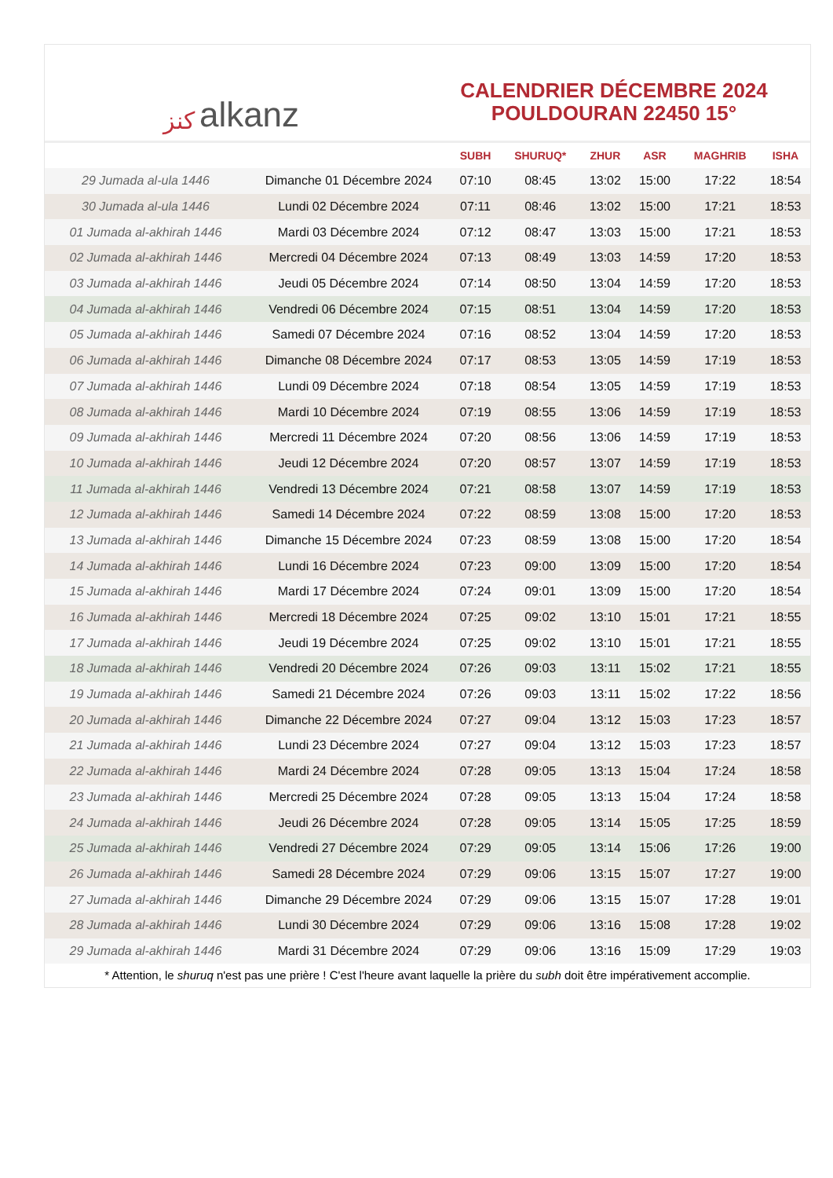ﻛﻨﺰ alkanz
CALENDRIER DÉCEMBRE 2024
POULDOURAN 22450 15°
| | | SUBH | SHURUQ* | ZHUR | ASR | MAGHRIB | ISHA |
| --- | --- | --- | --- | --- | --- | --- | --- |
| 29 Jumada al-ula 1446 | Dimanche 01 Décembre 2024 | 07:10 | 08:45 | 13:02 | 15:00 | 17:22 | 18:54 |
| 30 Jumada al-ula 1446 | Lundi 02 Décembre 2024 | 07:11 | 08:46 | 13:02 | 15:00 | 17:21 | 18:53 |
| 01 Jumada al-akhirah 1446 | Mardi 03 Décembre 2024 | 07:12 | 08:47 | 13:03 | 15:00 | 17:21 | 18:53 |
| 02 Jumada al-akhirah 1446 | Mercredi 04 Décembre 2024 | 07:13 | 08:49 | 13:03 | 14:59 | 17:20 | 18:53 |
| 03 Jumada al-akhirah 1446 | Jeudi 05 Décembre 2024 | 07:14 | 08:50 | 13:04 | 14:59 | 17:20 | 18:53 |
| 04 Jumada al-akhirah 1446 | Vendredi 06 Décembre 2024 | 07:15 | 08:51 | 13:04 | 14:59 | 17:20 | 18:53 |
| 05 Jumada al-akhirah 1446 | Samedi 07 Décembre 2024 | 07:16 | 08:52 | 13:04 | 14:59 | 17:20 | 18:53 |
| 06 Jumada al-akhirah 1446 | Dimanche 08 Décembre 2024 | 07:17 | 08:53 | 13:05 | 14:59 | 17:19 | 18:53 |
| 07 Jumada al-akhirah 1446 | Lundi 09 Décembre 2024 | 07:18 | 08:54 | 13:05 | 14:59 | 17:19 | 18:53 |
| 08 Jumada al-akhirah 1446 | Mardi 10 Décembre 2024 | 07:19 | 08:55 | 13:06 | 14:59 | 17:19 | 18:53 |
| 09 Jumada al-akhirah 1446 | Mercredi 11 Décembre 2024 | 07:20 | 08:56 | 13:06 | 14:59 | 17:19 | 18:53 |
| 10 Jumada al-akhirah 1446 | Jeudi 12 Décembre 2024 | 07:20 | 08:57 | 13:07 | 14:59 | 17:19 | 18:53 |
| 11 Jumada al-akhirah 1446 | Vendredi 13 Décembre 2024 | 07:21 | 08:58 | 13:07 | 14:59 | 17:19 | 18:53 |
| 12 Jumada al-akhirah 1446 | Samedi 14 Décembre 2024 | 07:22 | 08:59 | 13:08 | 15:00 | 17:20 | 18:53 |
| 13 Jumada al-akhirah 1446 | Dimanche 15 Décembre 2024 | 07:23 | 08:59 | 13:08 | 15:00 | 17:20 | 18:54 |
| 14 Jumada al-akhirah 1446 | Lundi 16 Décembre 2024 | 07:23 | 09:00 | 13:09 | 15:00 | 17:20 | 18:54 |
| 15 Jumada al-akhirah 1446 | Mardi 17 Décembre 2024 | 07:24 | 09:01 | 13:09 | 15:00 | 17:20 | 18:54 |
| 16 Jumada al-akhirah 1446 | Mercredi 18 Décembre 2024 | 07:25 | 09:02 | 13:10 | 15:01 | 17:21 | 18:55 |
| 17 Jumada al-akhirah 1446 | Jeudi 19 Décembre 2024 | 07:25 | 09:02 | 13:10 | 15:01 | 17:21 | 18:55 |
| 18 Jumada al-akhirah 1446 | Vendredi 20 Décembre 2024 | 07:26 | 09:03 | 13:11 | 15:02 | 17:21 | 18:55 |
| 19 Jumada al-akhirah 1446 | Samedi 21 Décembre 2024 | 07:26 | 09:03 | 13:11 | 15:02 | 17:22 | 18:56 |
| 20 Jumada al-akhirah 1446 | Dimanche 22 Décembre 2024 | 07:27 | 09:04 | 13:12 | 15:03 | 17:23 | 18:57 |
| 21 Jumada al-akhirah 1446 | Lundi 23 Décembre 2024 | 07:27 | 09:04 | 13:12 | 15:03 | 17:23 | 18:57 |
| 22 Jumada al-akhirah 1446 | Mardi 24 Décembre 2024 | 07:28 | 09:05 | 13:13 | 15:04 | 17:24 | 18:58 |
| 23 Jumada al-akhirah 1446 | Mercredi 25 Décembre 2024 | 07:28 | 09:05 | 13:13 | 15:04 | 17:24 | 18:58 |
| 24 Jumada al-akhirah 1446 | Jeudi 26 Décembre 2024 | 07:28 | 09:05 | 13:14 | 15:05 | 17:25 | 18:59 |
| 25 Jumada al-akhirah 1446 | Vendredi 27 Décembre 2024 | 07:29 | 09:05 | 13:14 | 15:06 | 17:26 | 19:00 |
| 26 Jumada al-akhirah 1446 | Samedi 28 Décembre 2024 | 07:29 | 09:06 | 13:15 | 15:07 | 17:27 | 19:00 |
| 27 Jumada al-akhirah 1446 | Dimanche 29 Décembre 2024 | 07:29 | 09:06 | 13:15 | 15:07 | 17:28 | 19:01 |
| 28 Jumada al-akhirah 1446 | Lundi 30 Décembre 2024 | 07:29 | 09:06 | 13:16 | 15:08 | 17:28 | 19:02 |
| 29 Jumada al-akhirah 1446 | Mardi 31 Décembre 2024 | 07:29 | 09:06 | 13:16 | 15:09 | 17:29 | 19:03 |
* Attention, le shuruq n'est pas une prière ! C'est l'heure avant laquelle la prière du subh doit être impérativement accomplie.